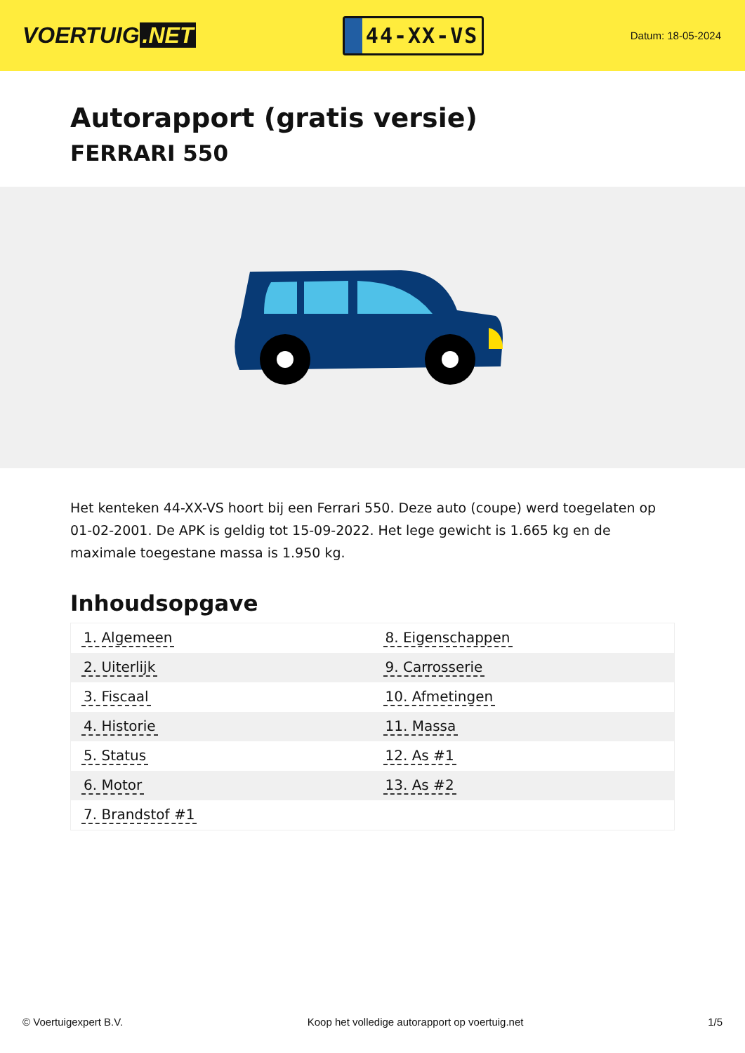VOERTUIG.NET
44-XX-VS
Datum: 18-05-2024
Autorapport (gratis versie)
FERRARI 550
Het kenteken 44-XX-VS hoort bij een Ferrari 550. Deze auto (coupe) werd toegelaten op 01-02-2001. De APK is geldig tot 15-09-2022. Het lege gewicht is 1.665 kg en de maximale toegestane massa is 1.950 kg.
Inhoudsopgave
| 1. Algemeen | 8. Eigenschappen |
| 2. Uiterlijk | 9. Carrosserie |
| 3. Fiscaal | 10. Afmetingen |
| 4. Historie | 11. Massa |
| 5. Status | 12. As #1 |
| 6. Motor | 13. As #2 |
| 7. Brandstof #1 | |
© Voertuigexpert B.V. Koop het volledige autorapport op voertuig.net
1/5